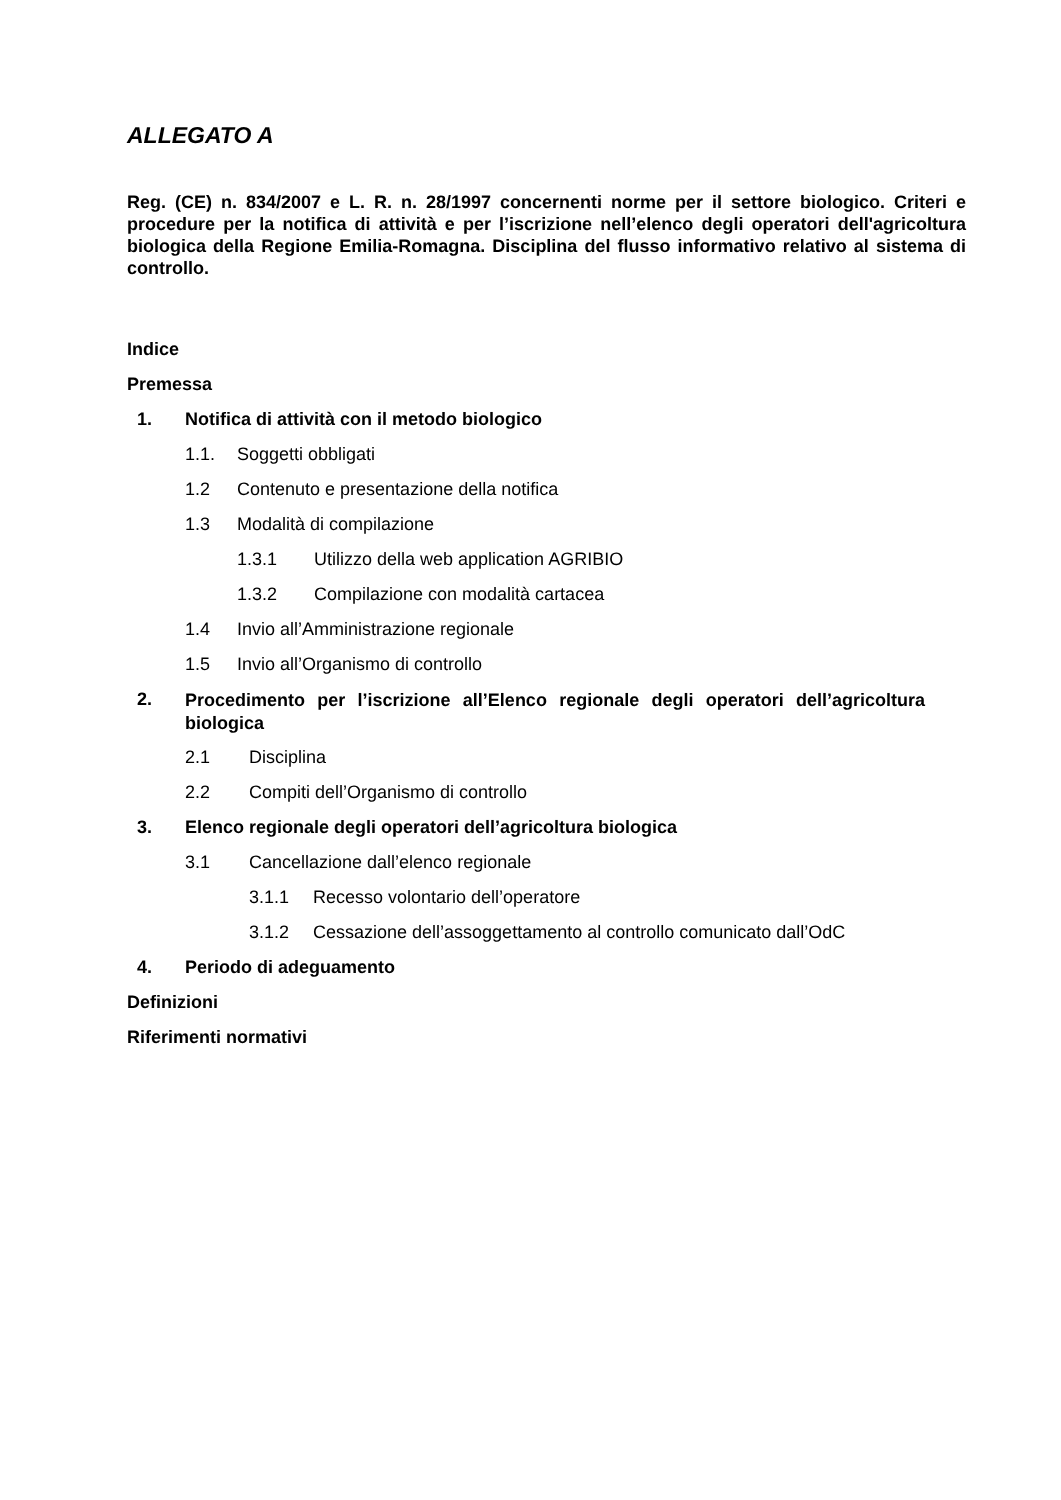ALLEGATO A
Reg. (CE) n. 834/2007 e L. R. n. 28/1997 concernenti norme per il settore biologico. Criteri e procedure per la notifica di attività e per l’iscrizione nell’elenco degli operatori dell'agricoltura biologica della Regione Emilia-Romagna. Disciplina del flusso informativo relativo al sistema di controllo.
Indice
Premessa
1. Notifica di attività con il metodo biologico
1.1. Soggetti obbligati
1.2 Contenuto e presentazione della notifica
1.3 Modalità di compilazione
1.3.1 Utilizzo della web application AGRIBIO
1.3.2 Compilazione con modalità cartacea
1.4 Invio all’Amministrazione regionale
1.5 Invio all’Organismo di controllo
2. Procedimento per l’iscrizione all’Elenco regionale degli operatori dell’agricoltura biologica
2.1 Disciplina
2.2 Compiti dell’Organismo di controllo
3. Elenco regionale degli operatori dell’agricoltura biologica
3.1 Cancellazione dall’elenco regionale
3.1.1 Recesso volontario dell’operatore
3.1.2 Cessazione dell’assoggettamento al controllo comunicato dall’OdC
4. Periodo di adeguamento
Definizioni
Riferimenti normativi